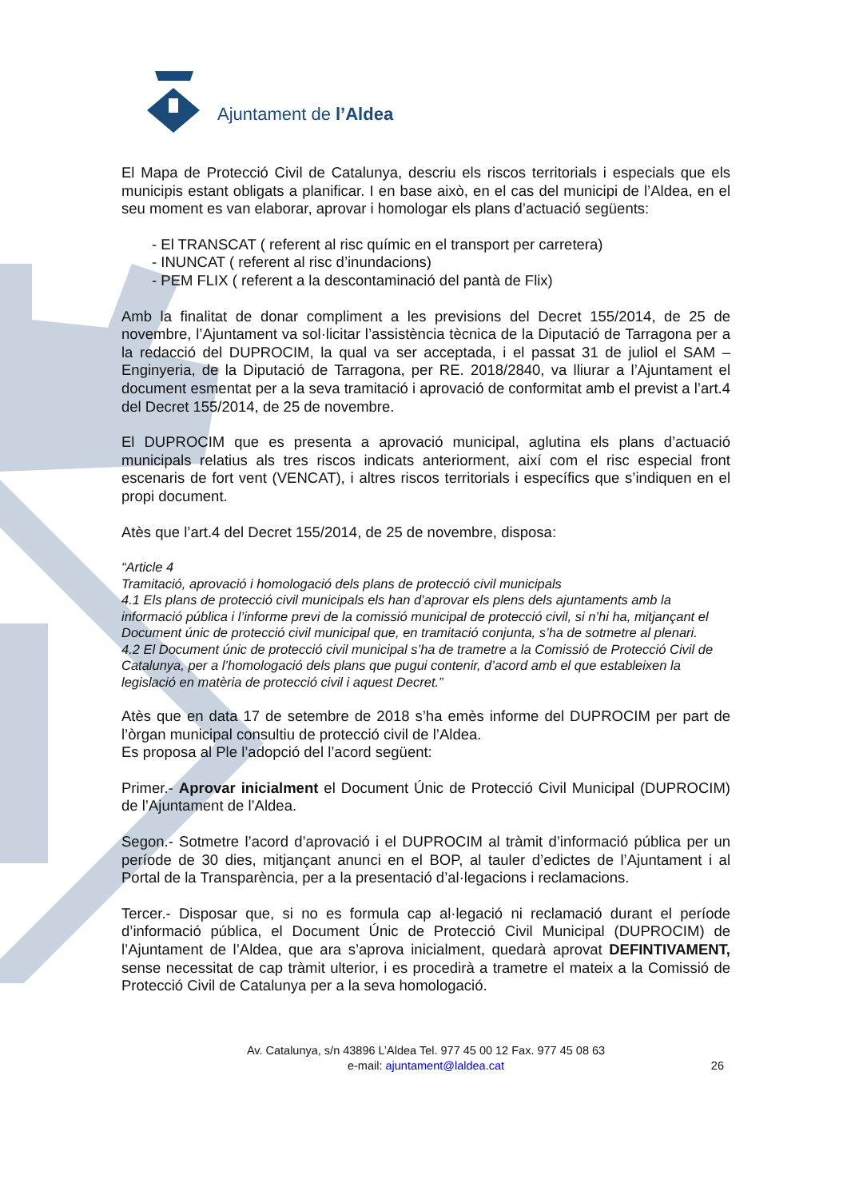Ajuntament de l’Aldea
El Mapa de Protecció Civil de Catalunya, descriu els riscos territorials i especials que els municipis estant obligats a planificar. I en base això, en el cas del municipi de l’Aldea, en el seu moment es van elaborar, aprovar i homologar els plans d’actuació següents:
- El TRANSCAT ( referent al risc químic en el transport per carretera)
- INUNCAT ( referent al risc d’inundacions)
- PEM FLIX ( referent a la descontaminació del pantà de Flix)
Amb la finalitat de donar compliment a les previsions del Decret 155/2014, de 25 de novembre, l’Ajuntament va sol·licitar l’assistència tècnica de la Diputació de Tarragona per a la redacció del DUPROCIM, la qual va ser acceptada, i el passat 31 de juliol el SAM –Enginyeria, de la Diputació de Tarragona, per RE. 2018/2840, va lliurar a l’Ajuntament el document esmentat per a la seva tramitació i aprovació de conformitat amb el previst a l’art.4 del Decret 155/2014, de 25 de novembre.
El DUPROCIM que es presenta a aprovació municipal, aglutina els plans d’actuació municipals relatius als tres riscos indicats anteriorment, així com el risc especial front escenaris de fort vent (VENCAT), i altres riscos territorials i específics que s’indiquen en el propi document.
Atès que l’art.4 del Decret 155/2014, de 25 de novembre, disposa:
“Article 4
Tramitació, aprovació i homologació dels plans de protecció civil municipals
4.1 Els plans de protecció civil municipals els han d’aprovar els plens dels ajuntaments amb la informació pública i l’informe previ de la comissió municipal de protecció civil, si n’hi ha, mitjançant el Document únic de protecció civil municipal que, en tramitació conjunta, s’ha de sotmetre al plenari.
4.2 El Document únic de protecció civil municipal s’ha de trametre a la Comissió de Protecció Civil de Catalunya, per a l’homologació dels plans que pugui contenir, d’acord amb el que estableixen la legislació en matèria de protecció civil i aquest Decret.”
Atès que en data 17 de setembre de 2018 s’ha emès informe del DUPROCIM per part de l’òrgan municipal consultiu de protecció civil de l’Aldea.
Es proposa al Ple l’adopció del l’acord següent:
Primer.- Aprovar inicialment el Document Únic de Protecció Civil Municipal (DUPROCIM) de l’Ajuntament de l’Aldea.
Segon.- Sotmetre l’acord d’aprovació i el DUPROCIM al tràmit d’informació pública per un període de 30 dies, mitjançant anunci en el BOP, al tauler d’edictes de l’Ajuntament i al Portal de la Transparència, per a la presentació d’al·legacions i reclamacions.
Tercer.- Disposar que, si no es formula cap al·legació ni reclamació durant el període d’informació pública, el Document Únic de Protecció Civil Municipal (DUPROCIM) de l’Ajuntament de l’Aldea, que ara s’aprova inicialment, quedarà aprovat DEFINTIVAMENT, sense necessitat de cap tràmit ulterior, i es procedirà a trametre el mateix a la Comissió de Protecció Civil de Catalunya per a la seva homologació.
Av. Catalunya, s/n 43896 L’Aldea Tel. 977 45 00 12 Fax. 977 45 08 63
e-mail: ajuntament@laldea.cat
26